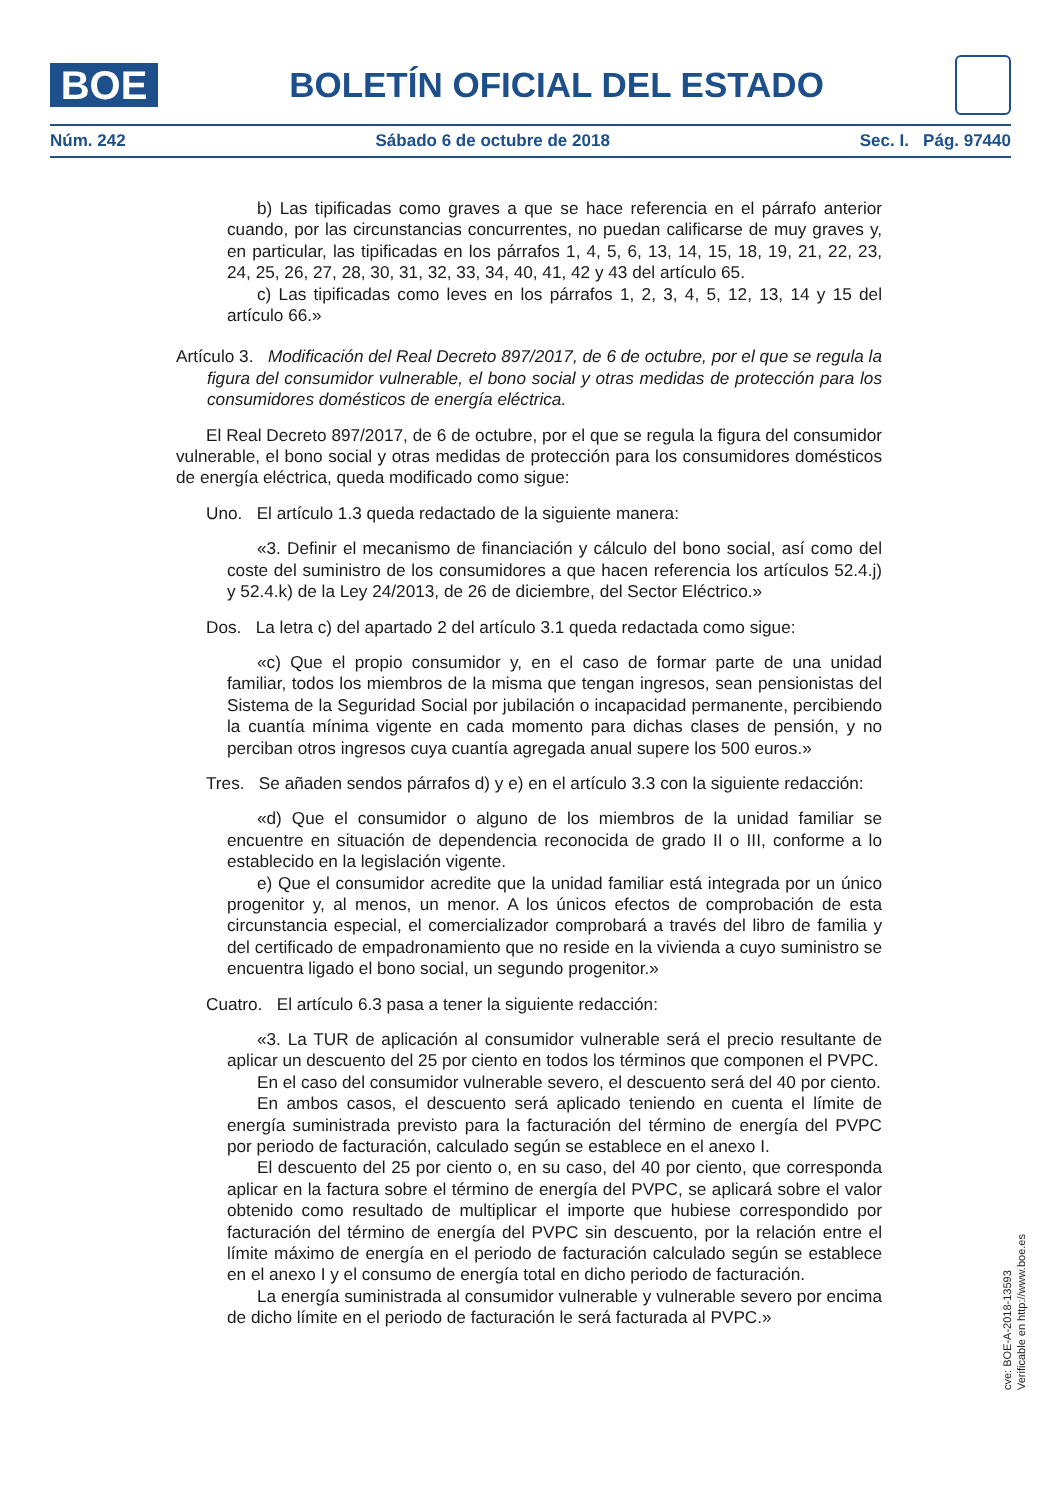BOE
BOLETÍN OFICIAL DEL ESTADO
Núm. 242 Sábado 6 de octubre de 2018 Sec. I. Pág. 97440
b) Las tipificadas como graves a que se hace referencia en el párrafo anterior cuando, por las circunstancias concurrentes, no puedan calificarse de muy graves y, en particular, las tipificadas en los párrafos 1, 4, 5, 6, 13, 14, 15, 18, 19, 21, 22, 23, 24, 25, 26, 27, 28, 30, 31, 32, 33, 34, 40, 41, 42 y 43 del artículo 65.
c) Las tipificadas como leves en los párrafos 1, 2, 3, 4, 5, 12, 13, 14 y 15 del artículo 66.»
Artículo 3. Modificación del Real Decreto 897/2017, de 6 de octubre, por el que se regula la figura del consumidor vulnerable, el bono social y otras medidas de protección para los consumidores domésticos de energía eléctrica.
El Real Decreto 897/2017, de 6 de octubre, por el que se regula la figura del consumidor vulnerable, el bono social y otras medidas de protección para los consumidores domésticos de energía eléctrica, queda modificado como sigue:
Uno. El artículo 1.3 queda redactado de la siguiente manera:
«3. Definir el mecanismo de financiación y cálculo del bono social, así como del coste del suministro de los consumidores a que hacen referencia los artículos 52.4.j) y 52.4.k) de la Ley 24/2013, de 26 de diciembre, del Sector Eléctrico.»
Dos. La letra c) del apartado 2 del artículo 3.1 queda redactada como sigue:
«c) Que el propio consumidor y, en el caso de formar parte de una unidad familiar, todos los miembros de la misma que tengan ingresos, sean pensionistas del Sistema de la Seguridad Social por jubilación o incapacidad permanente, percibiendo la cuantía mínima vigente en cada momento para dichas clases de pensión, y no perciban otros ingresos cuya cuantía agregada anual supere los 500 euros.»
Tres. Se añaden sendos párrafos d) y e) en el artículo 3.3 con la siguiente redacción:
«d) Que el consumidor o alguno de los miembros de la unidad familiar se encuentre en situación de dependencia reconocida de grado II o III, conforme a lo establecido en la legislación vigente.
e) Que el consumidor acredite que la unidad familiar está integrada por un único progenitor y, al menos, un menor. A los únicos efectos de comprobación de esta circunstancia especial, el comercializador comprobará a través del libro de familia y del certificado de empadronamiento que no reside en la vivienda a cuyo suministro se encuentra ligado el bono social, un segundo progenitor.»
Cuatro. El artículo 6.3 pasa a tener la siguiente redacción:
«3. La TUR de aplicación al consumidor vulnerable será el precio resultante de aplicar un descuento del 25 por ciento en todos los términos que componen el PVPC.
En el caso del consumidor vulnerable severo, el descuento será del 40 por ciento.
En ambos casos, el descuento será aplicado teniendo en cuenta el límite de energía suministrada previsto para la facturación del término de energía del PVPC por periodo de facturación, calculado según se establece en el anexo I.
El descuento del 25 por ciento o, en su caso, del 40 por ciento, que corresponda aplicar en la factura sobre el término de energía del PVPC, se aplicará sobre el valor obtenido como resultado de multiplicar el importe que hubiese correspondido por facturación del término de energía del PVPC sin descuento, por la relación entre el límite máximo de energía en el periodo de facturación calculado según se establece en el anexo I y el consumo de energía total en dicho periodo de facturación.
La energía suministrada al consumidor vulnerable y vulnerable severo por encima de dicho límite en el periodo de facturación le será facturada al PVPC.»
cve: BOE-A-2018-13593
Verificable en http://www.boe.es